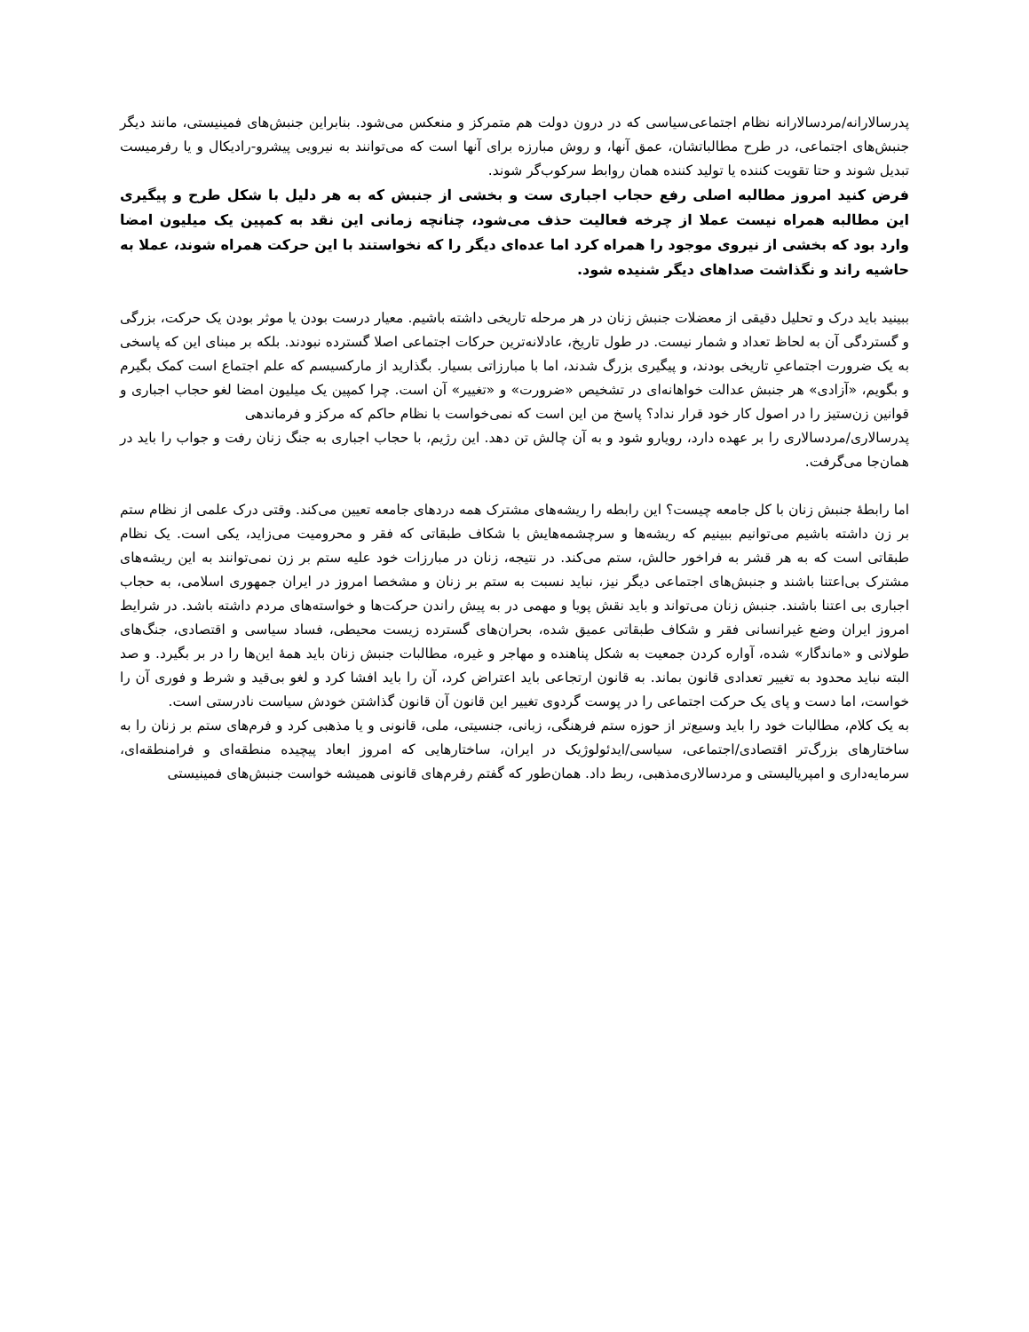پدرسالارانه/مردسالارانه نظام اجتماعی‌سیاسی که در درون دولت هم متمرکز و منعکس می‌شود. بنابراین جنبش‌های فمینیستی، مانند دیگر جنبش‌های اجتماعی، در طرح مطالباتشان، عمق آنها، و روش مبارزه برای آنها است که می‌توانند به نیرویی پیشرو-رادیکال و یا رفرمیست تبدیل شوند و حتا تقویت کننده یا تولید کننده همان روابط سرکوب‌گر شوند.
فرض کنید امروز مطالبه اصلی رفع حجاب اجباری ست و بخشی از جنبش که به هر دلیل با شکل طرح و پیگیری این مطالبه همراه نیست عملا از چرخه فعالیت حذف می‌شود، چنانچه زمانی این نقد به کمپین یک میلیون امضا وارد بود که بخشی از نیروی موجود را همراه کرد اما عده‌ای دیگر را که نخواستند با این حرکت همراه شوند، عملا به حاشیه راند و نگذاشت صداهای دیگر شنیده شود.
ببینید باید درک و تحلیل دقیقی از معضلات جنبش زنان در هر مرحله تاریخی داشته باشیم. معیار درست بودن یا موثر بودن یک حرکت، بزرگی و گستردگی آن به لحاظ تعداد و شمار نیست. در طول تاریخ، عادلانه‌ترین حرکات اجتماعی اصلا گسترده نبودند. بلکه بر مبنای این که پاسخی به یک ضرورت اجتماعیِ تاریخی بودند، و پیگیری بزرگ شدند، اما با مبارزاتی بسیار. بگذارید از مارکسیسم که علم اجتماع است کمک بگیرم و بگویم، «آزادی» هر جنبش عدالت خواهانه‌ای در تشخیص «ضرورت» و «تغییر» آن است. چرا کمپین یک میلیون امضا لغو حجاب اجباری و قوانین زن‌ستیز را در اصول کار خود قرار نداد؟ پاسخ من این است که نمی‌خواست با نظام حاکم که مرکز و فرماندهی
پدرسالاری/مردسالاری را بر عهده دارد، رویارو شود و به آن چالش تن دهد. این رژیم، با حجاب اجباری به جنگ زنان رفت و جواب را باید در همان‌جا می‌گرفت.
اما رابطۀ جنبش زنان با کل جامعه چیست؟ این رابطه را ریشه‌های مشترک همه دردهای جامعه تعیین می‌کند. وقتی درک علمی از نظام ستم بر زن داشته باشیم می‌توانیم ببینیم که ریشه‌ها و سرچشمه‌هایش با شکاف طبقاتی که فقر و محرومیت می‌زاید، یکی است. یک نظام طبقاتی است که به هر قشر به فراخور حالش، ستم می‌کند. در نتیجه، زنان در مبارزات خود علیه ستم بر زن نمی‌توانند به این ریشه‌های مشترک بی‌اعتنا باشند و جنبش‌های اجتماعی دیگر نیز، نباید نسبت به ستم بر زنان و مشخصا امروز در ایران جمهوری اسلامی، به حجاب اجباری بی اعتنا باشند. جنبش زنان می‌تواند و باید نقش پویا و مهمی در به پیش راندن حرکت‌ها و خواسته‌های مردم داشته باشد. در شرایط امروز ایران وضع غیرانسانی فقر و شکاف طبقاتی عمیق شده، بحران‌های گسترده زیست محیطی، فساد سیاسی و اقتصادی، جنگ‌های طولانی و «ماندگار» شده، آواره کردن جمعیت به شکل پناهنده و مهاجر و غیره، مطالبات جنبش زنان باید همۀ این‌ها را در بر بگیرد. و صد البته نباید محدود به تغییر تعدادی قانون بماند. به قانون ارتجاعی باید اعتراض کرد، آن را باید افشا کرد و لغو بی‌قید و شرط و فوری آن را خواست، اما دست و پای یک حرکت اجتماعی را در پوست گردوی تغییر این قانون آن قانون گذاشتن خودش سیاست نادرستی است.
به یک کلام، مطالبات خود را باید وسیع‌تر از حوزه ستم فرهنگی، زبانی، جنسیتی، ملی، قانونی و یا مذهبی کرد و فرم‌های ستم بر زنان را به ساختارهای بزرگ‌تر اقتصادی/اجتماعی، سیاسی/ایدئولوژیک در ایران، ساختارهایی که امروز ابعاد پیچیده منطقه‌ای و فرامنطقه‌ای، سرمایه‌داری و امپریالیستی و مردسالاری‌مذهبی، ربط داد. همان‌طور که گفتم رفرم‌های قانونی همیشه خواست جنبش‌های فمینیستی